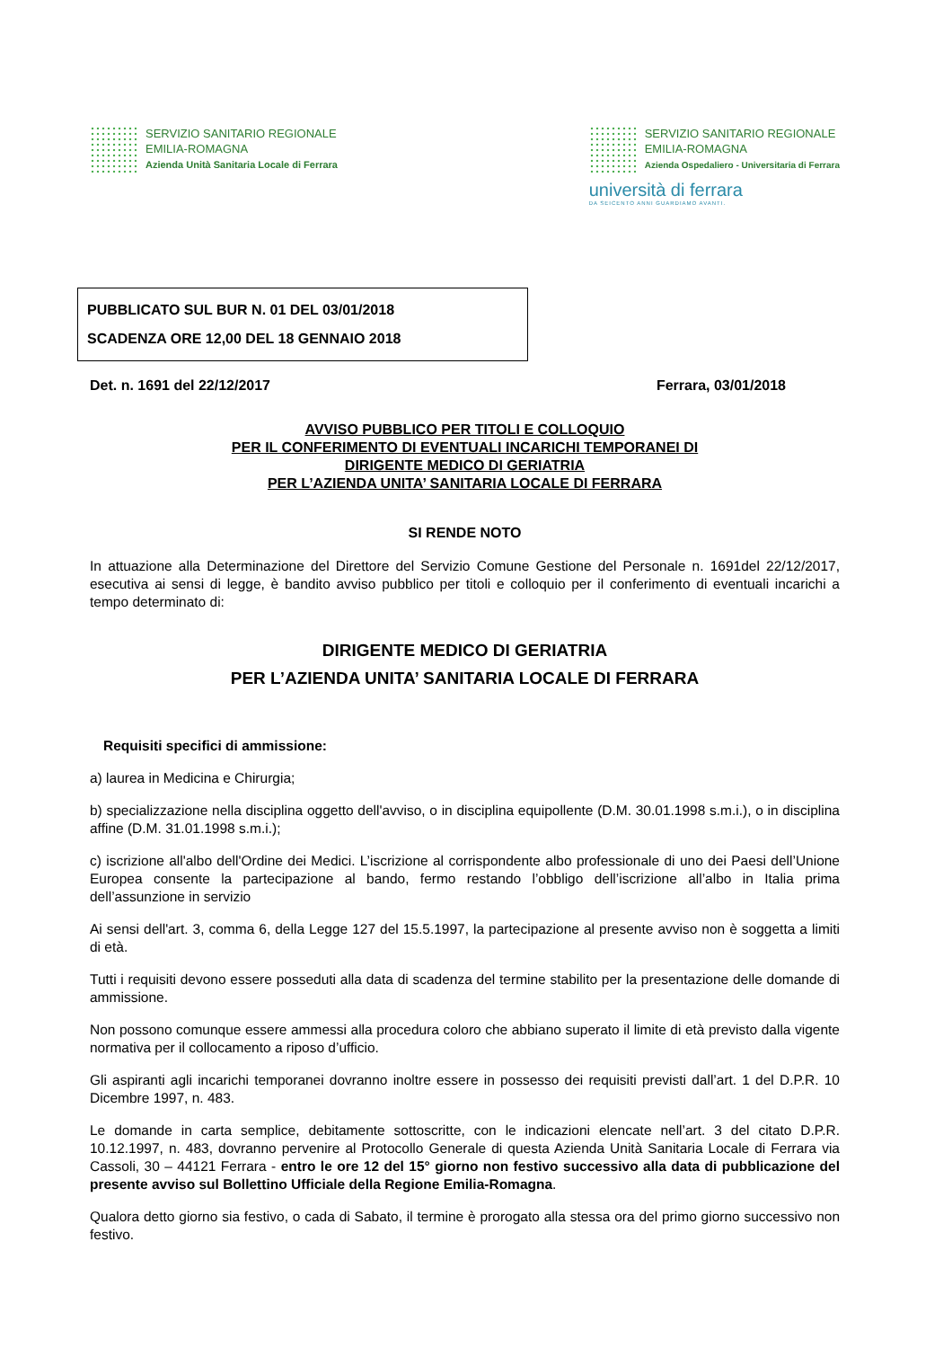SERVIZIO SANITARIO REGIONALE
EMILIA-ROMAGNA
Azienda Unità Sanitaria Locale di Ferrara
SERVIZIO SANITARIO REGIONALE
EMILIA-ROMAGNA
Azienda Ospedaliero - Universitaria di Ferrara
università di ferrara
DA SEICENTO ANNI GUARDIAMO AVANTI.
PUBBLICATO SUL BUR N. 01 DEL 03/01/2018
SCADENZA ORE 12,00 DEL 18 GENNAIO 2018
Det. n. 1691 del 22/12/2017 Ferrara, 03/01/2018
AVVISO PUBBLICO PER TITOLI E COLLOQUIO
PER IL CONFERIMENTO DI EVENTUALI INCARICHI TEMPORANEI DI
DIRIGENTE MEDICO DI GERIATRIA
PER L’AZIENDA UNITA’ SANITARIA LOCALE DI FERRARA
SI RENDE NOTO
In attuazione alla Determinazione del Direttore del Servizio Comune Gestione del Personale n. 1691del 22/12/2017, esecutiva ai sensi di legge, è bandito avviso pubblico per titoli e colloquio per il conferimento di eventuali incarichi a tempo determinato di:
DIRIGENTE MEDICO DI GERIATRIA
PER L’AZIENDA UNITA’ SANITARIA LOCALE DI FERRARA
Requisiti specifici di ammissione:
a) laurea in Medicina e Chirurgia;
b) specializzazione nella disciplina oggetto dell'avviso, o in disciplina equipollente (D.M. 30.01.1998 s.m.i.), o in disciplina affine (D.M. 31.01.1998 s.m.i.);
c) iscrizione all'albo dell'Ordine dei Medici. L’iscrizione al corrispondente albo professionale di uno dei Paesi dell’Unione Europea consente la partecipazione al bando, fermo restando l’obbligo dell’iscrizione all’albo in Italia prima dell’assunzione in servizio
Ai sensi dell'art. 3, comma 6, della Legge 127 del 15.5.1997, la partecipazione al presente avviso non è soggetta a limiti di età.
Tutti i requisiti devono essere posseduti alla data di scadenza del termine stabilito per la presentazione delle domande di ammissione.
Non possono comunque essere ammessi alla procedura coloro che abbiano superato il limite di età previsto dalla vigente normativa per il collocamento a riposo d’ufficio.
Gli aspiranti agli incarichi temporanei dovranno inoltre essere in possesso dei requisiti previsti dall’art. 1 del D.P.R. 10 Dicembre 1997, n. 483.
Le domande in carta semplice, debitamente sottoscritte, con le indicazioni elencate nell’art. 3 del citato D.P.R. 10.12.1997, n. 483, dovranno pervenire al Protocollo Generale di questa Azienda Unità Sanitaria Locale di Ferrara via Cassoli, 30 – 44121 Ferrara - entro le ore 12 del 15° giorno non festivo successivo alla data di pubblicazione del presente avviso sul Bollettino Ufficiale della Regione Emilia-Romagna.
Qualora detto giorno sia festivo, o cada di Sabato, il termine è prorogato alla stessa ora del primo giorno successivo non festivo.